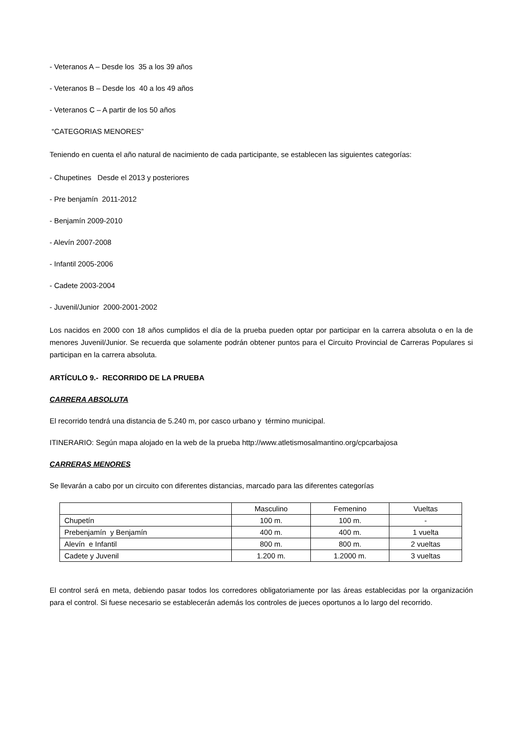- Veteranos A – Desde los 35 a los 39 años
- Veteranos B – Desde los 40 a los 49 años
- Veteranos C – A partir de los 50 años
“CATEGORIAS MENORES”
Teniendo en cuenta el año natural de nacimiento de cada participante, se establecen las siguientes categorías:
- Chupetines Desde el 2013 y posteriores
- Pre benjamín 2011-2012
- Benjamín 2009-2010
- Alevín 2007-2008
- Infantil 2005-2006
- Cadete 2003-2004
- Juvenil/Junior 2000-2001-2002
Los nacidos en 2000 con 18 años cumplidos el día de la prueba pueden optar por participar en la carrera absoluta o en la de menores Juvenil/Junior. Se recuerda que solamente podrán obtener puntos para el Circuito Provincial de Carreras Populares si participan en la carrera absoluta.
ARTÍCULO 9.- RECORRIDO DE LA PRUEBA
CARRERA ABSOLUTA
El recorrido tendrá una distancia de 5.240 m, por casco urbano y término municipal.
ITINERARIO: Según mapa alojado en la web de la prueba http://www.atletismosalmantino.org/cpcarbajosa
CARRERAS MENORES
Se llevarán a cabo por un circuito con diferentes distancias, marcado para las diferentes categorías
| | Masculino | Femenino | Vueltas |
| Chupetín | 100 m. | 100 m. | - |
| Prebenjamín y Benjamín | 400 m. | 400 m. | 1 vuelta |
| Alevín e Infantil | 800 m. | 800 m. | 2 vueltas |
| Cadete y Juvenil | 1.200 m. | 1.2000 m. | 3 vueltas |
El control será en meta, debiendo pasar todos los corredores obligatoriamente por las áreas establecidas por la organización para el control. Si fuese necesario se establecerán además los controles de jueces oportunos a lo largo del recorrido.